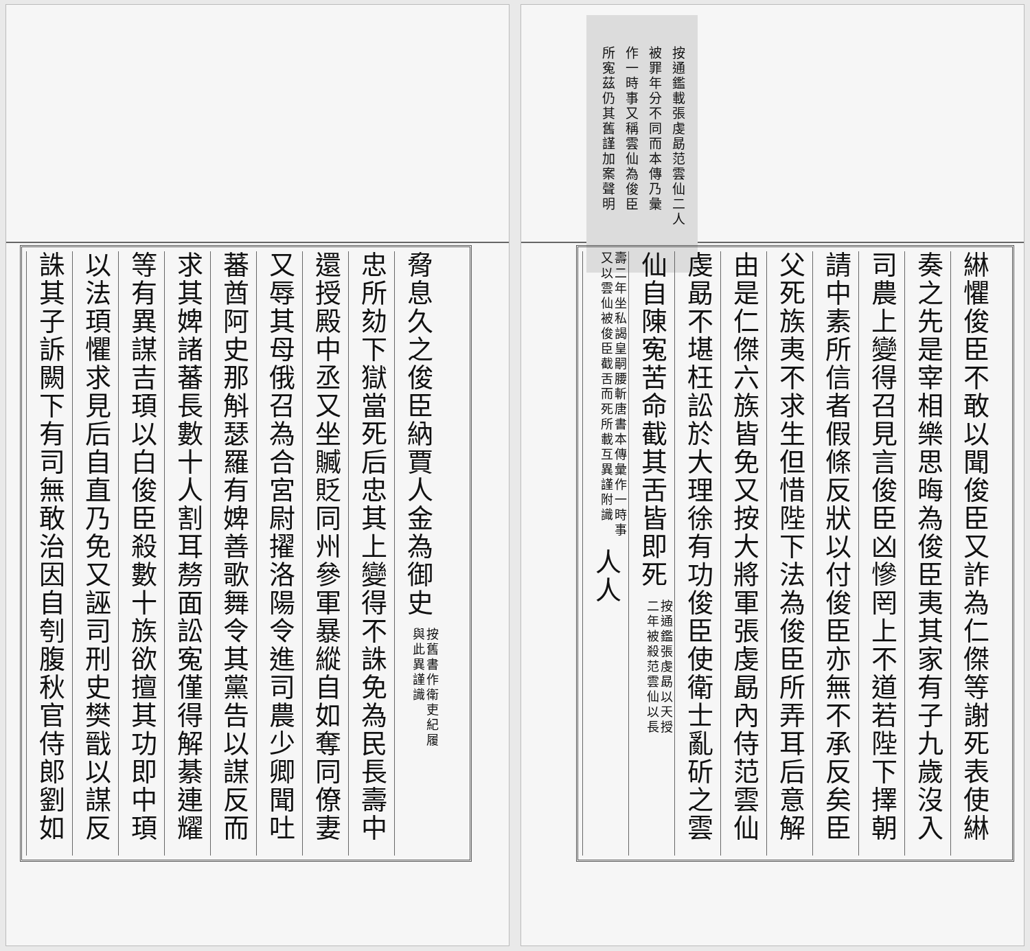按通鑑載張虔勗范雲仙二人
被罪年分不同而本傳乃彙
作一時事又稱雲仙為俊臣
所寃茲仍其舊謹加案聲明
綝懼俊臣不敢以聞俊臣又詐為仁傑等謝死表使綝
奏之先是宰相樂思晦為俊臣夷其家有子九歲沒入
司農上變得召見言俊臣凶慘罔上不道若陛下擇朝
請中素所信者假條反狀以付俊臣亦無不承反矣臣
父死族夷不求生但惜陛下法為俊臣所弄耳后意解
由是仁傑六族皆免又按大將軍張虔勗內侍范雲仙
虔勗不堪枉訟於大理徐有功俊臣使衛士亂斫之雲
仙自陳寃苦命截其舌皆即死 按通鑑張虔勗以天授
二年被殺范雲仙以長
壽二年坐私謁皇嗣腰斬唐書本傳彙作一時事
又以雲仙被俊臣截舌而死所載互異謹附識 人人
脅息久之俊臣納賈人金為御史 按舊書作衛吏紀履
與此異謹識
忠所劾下獄當死后忠其上變得不誅免為民長壽中
還授殿中丞又坐贓貶同州參軍暴縱自如奪同僚妻
又辱其母俄召為合宮尉擢洛陽令進司農少卿聞吐
蕃酋阿史那斛瑟羅有婢善歌舞令其黨告以謀反而
求其婢諸蕃長數十人割耳剺面訟寃僅得解綦連耀
等有異謀吉頊以白俊臣殺數十族欲擅其功即中頊
以法頊懼求見后自直乃免又誣司刑史樊戩以謀反
誅其子訴闕下有司無敢治因自刳腹秋官侍郎劉如